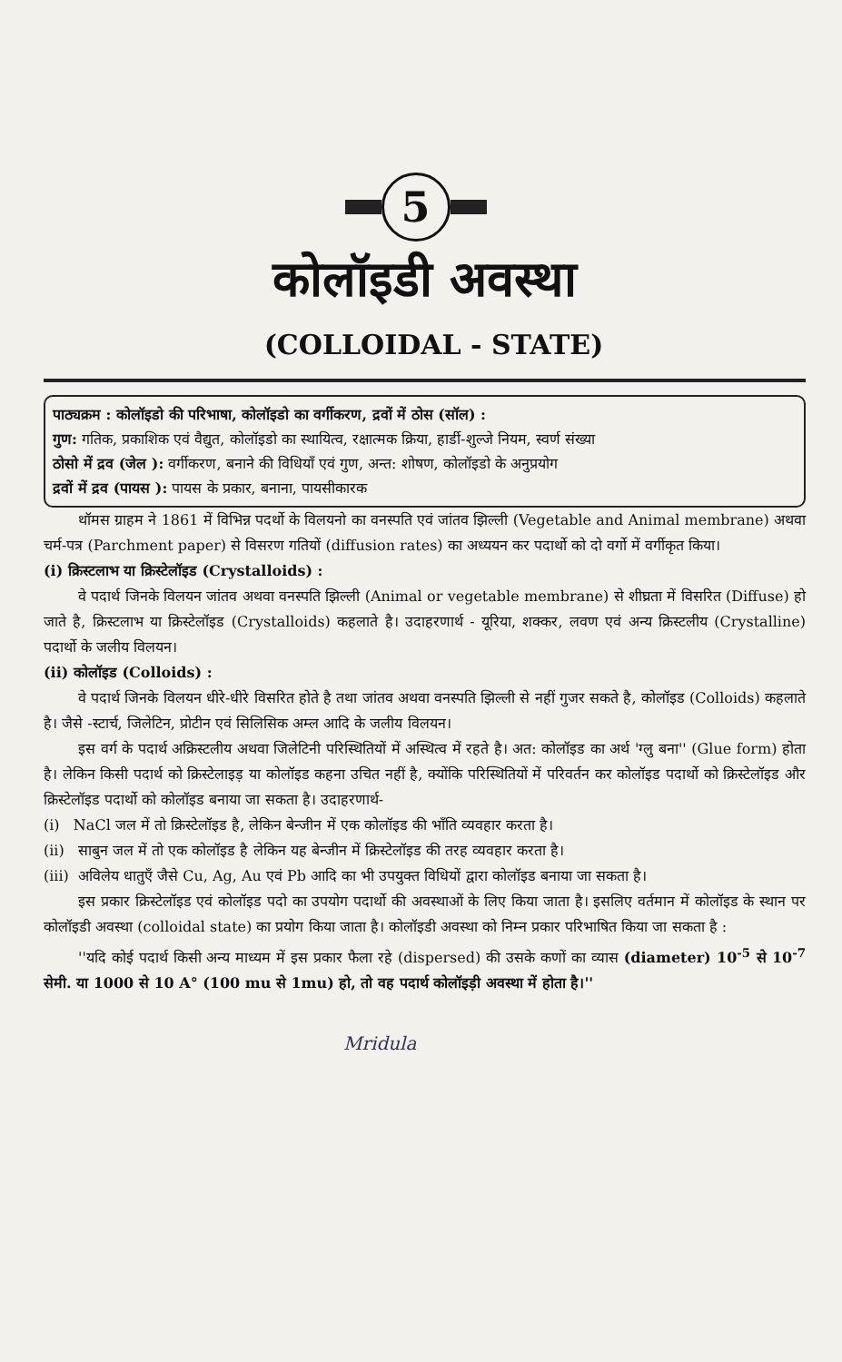5
कोलॉइडी अवस्था
(COLLOIDAL - STATE)
पाठ्यक्रम : कोलॉइडो की परिभाषा, कोलॉइडो का वर्गीकरण, द्रवों में ठोस (सॉल) :
गुण: गतिक, प्रकाशिक एवं वैद्युत, कोलॉइडो का स्थायित्व, रक्षात्मक क्रिया, हार्डी-शुल्जे नियम, स्वर्ण संख्या
ठोसो में द्रव (जेल ): वर्गीकरण, बनाने की विधियाँ एवं गुण, अन्त: शोषण, कोलॉइडो के अनुप्रयोग
द्रवों में द्रव (पायस ): पायस के प्रकार, बनाना, पायसीकारक
थॉमस ग्राहम ने 1861 में विभिन्न पदर्थो के विलयनो का वनस्पति एवं जांतव झिल्ली (Vegetable and Animal membrane) अथवा चर्म-पत्र (Parchment paper) से विसरण गतियों (diffusion rates) का अध्ययन कर पदार्थो को दो वर्गो में वर्गीकृत किया।
(i) क्रिस्टलाभ या क्रिस्टेलॉइड (Crystalloids) :
वे पदार्थ जिनके विलयन जांतव अथवा वनस्पति झिल्ली (Animal or vegetable membrane) से शीघ्रता में विसरित (Diffuse) हो जाते है, क्रिस्टलाभ या क्रिस्टेलॉइड (Crystalloids) कहलाते है। उदाहरणार्थ - यूरिया, शक्कर, लवण एवं अन्य क्रिस्टलीय (Crystalline) पदार्थो के जलीय विलयन।
(ii) कोलॉइड (Colloids) :
वे पदार्थ जिनके विलयन धीरे-धीरे विसरित होते है तथा जांतव अथवा वनस्पति झिल्ली से नहीं गुजर सकते है, कोलॉइड (Colloids) कहलाते है। जैसे -स्टार्च, जिलेटिन, प्रोटीन एवं सिलिसिक अम्ल आदि के जलीय विलयन।
इस वर्ग के पदार्थ अक्रिस्टलीय अथवा जिलेटिनी परिस्थितियों में अस्थित्व में रहते है। अत: कोलॉइड का अर्थ 'ग्लु बना'' (Glue form) होता है। लेकिन किसी पदार्थ को क्रिस्टेलाइड़ या कोलॉइड कहना उचित नहीं है, क्योंकि परिस्थितियों में परिवर्तन कर कोलॉइड पदार्थो को क्रिस्टेलॉइड और क्रिस्टेलॉइड पदार्थो को कोलॉइड बनाया जा सकता है। उदाहरणार्थ-
(i) NaCl जल में तो क्रिस्टेलॉइड है, लेकिन बेन्जीन में एक कोलॉइड की भाँति व्यवहार करता है।
(ii) साबुन जल में तो एक कोलॉइड है लेकिन यह बेन्जीन में क्रिस्टेलॉइड की तरह व्यवहार करता है।
(iii) अविलेय धातुएँ जैसे Cu, Ag, Au एवं Pb आदि का भी उपयुक्त विधियों द्वारा कोलॉइड बनाया जा सकता है।
इस प्रकार क्रिस्टेलॉइड एवं कोलॉइड पदो का उपयोग पदार्थो की अवस्थाओं के लिए किया जाता है। इसलिए वर्तमान में कोलॉइड के स्थान पर कोलॉइडी अवस्था (colloidal state) का प्रयोग किया जाता है। कोलॉइडी अवस्था को निम्न प्रकार परिभाषित किया जा सकता है :
''यदि कोई पदार्थ किसी अन्य माध्यम में इस प्रकार फैला रहे (dispersed) की उसके कणों का व्यास (diameter) 10<sup>-5</sup> से 10<sup>-7</sup> सेमी. या 1000 से 10 A° (100 mu से 1mu) हो, तो वह पदार्थ कोलॉइड़ी अवस्था में होता है।''
Mridula